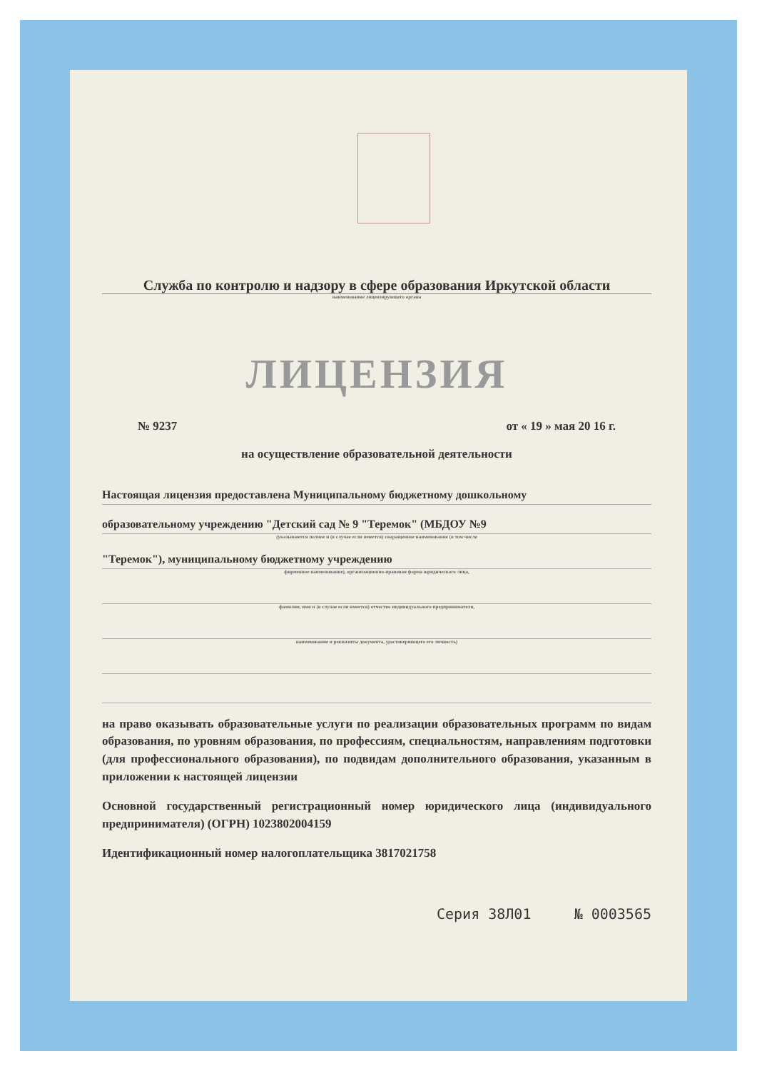Служба по контролю и надзору в сфере образования Иркутской области
наименование лицензирующего органа
ЛИЦЕНЗИЯ
№ 9237 от « 19 » мая 20 16 г.
на осуществление образовательной деятельности
Настоящая лицензия предоставлена Муниципальному бюджетному дошкольному
образовательному учреждению "Детский сад № 9 "Теремок" (МБДОУ №9
(указываются полное и (в случае если имеется) сокращенное наименование (в том числе
"Теремок"), муниципальному бюджетному учреждению
фирменное наименование), организационно-правовая форма юридического лица,
фамилия, имя и (в случае если имеется) отчество индивидуального предпринимателя,
наименование и реквизиты документа, удостоверяющего его личность)
на право оказывать образовательные услуги по реализации образовательных программ по видам образования, по уровням образования, по профессиям, специальностям, направлениям подготовки (для профессионального образования), по подвидам дополнительного образования, указанным в приложении к настоящей лицензии
Основной государственный регистрационный номер юридического лица (индивидуального предпринимателя) (ОГРН) 1023802004159
Идентификационный номер налогоплательщика 3817021758
Серия 38Л01 № 0003565